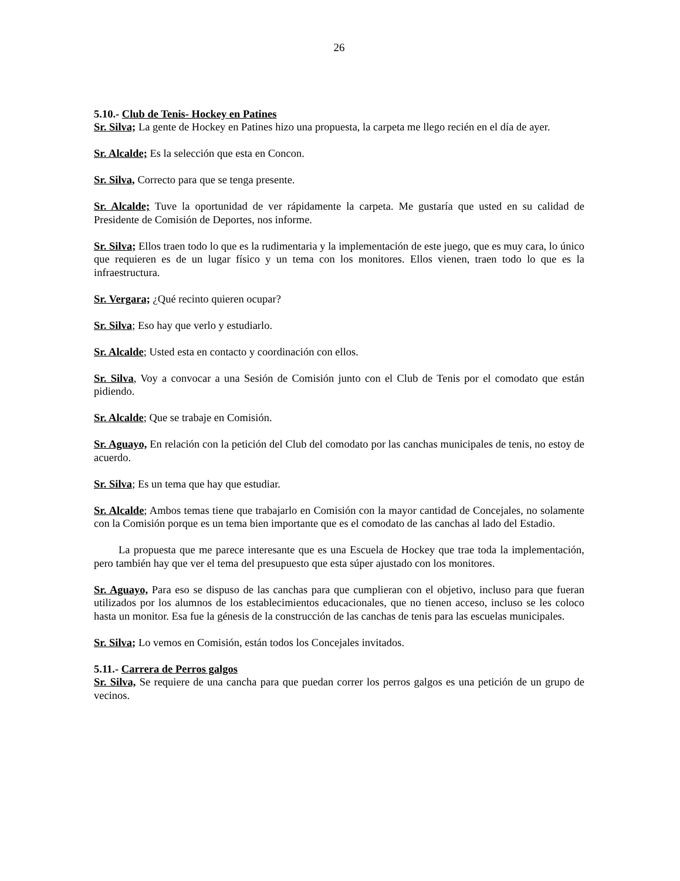26
5.10.- Club de Tenis- Hockey en Patines
Sr. Silva; La gente de Hockey en Patines hizo una propuesta, la carpeta me llego recién en el día de ayer.
Sr. Alcalde; Es la selección que esta en Concon.
Sr. Silva, Correcto para que se tenga presente.
Sr. Alcalde; Tuve la oportunidad de ver rápidamente la carpeta. Me gustaría que usted en su calidad de Presidente de Comisión de Deportes, nos informe.
Sr. Silva; Ellos traen todo lo que es la rudimentaria y la implementación de este juego, que es muy cara, lo único que requieren es de un lugar físico y un tema con los monitores. Ellos vienen, traen todo lo que es la infraestructura.
Sr. Vergara; ¿Qué recinto quieren ocupar?
Sr. Silva; Eso hay que verlo y estudiarlo.
Sr. Alcalde; Usted esta en contacto y coordinación con ellos.
Sr. Silva, Voy a convocar a una Sesión de Comisión junto con el Club de Tenis por el comodato que están pidiendo.
Sr. Alcalde; Que se trabaje en Comisión.
Sr. Aguayo, En relación con la petición del Club del comodato por las canchas municipales de tenis, no estoy de acuerdo.
Sr. Silva; Es un tema que hay que estudiar.
Sr. Alcalde; Ambos temas tiene que trabajarlo en Comisión con la mayor cantidad de Concejales, no solamente con la Comisión porque es un tema bien importante que es el comodato de las canchas al lado del Estadio.
La propuesta que me parece interesante que es una Escuela de Hockey que trae toda la implementación, pero también hay que ver el tema del presupuesto que esta súper ajustado con los monitores.
Sr. Aguayo, Para eso se dispuso de las canchas para que cumplieran con el objetivo, incluso para que fueran utilizados por los alumnos de los establecimientos educacionales, que no tienen acceso, incluso se les coloco hasta un monitor. Esa fue la génesis de la construcción de las canchas de tenis para las escuelas municipales.
Sr. Silva; Lo vemos en Comisión, están todos los Concejales invitados.
5.11.- Carrera de Perros galgos
Sr. Silva, Se requiere de una cancha para que puedan correr los perros galgos es una petición de un grupo de vecinos.